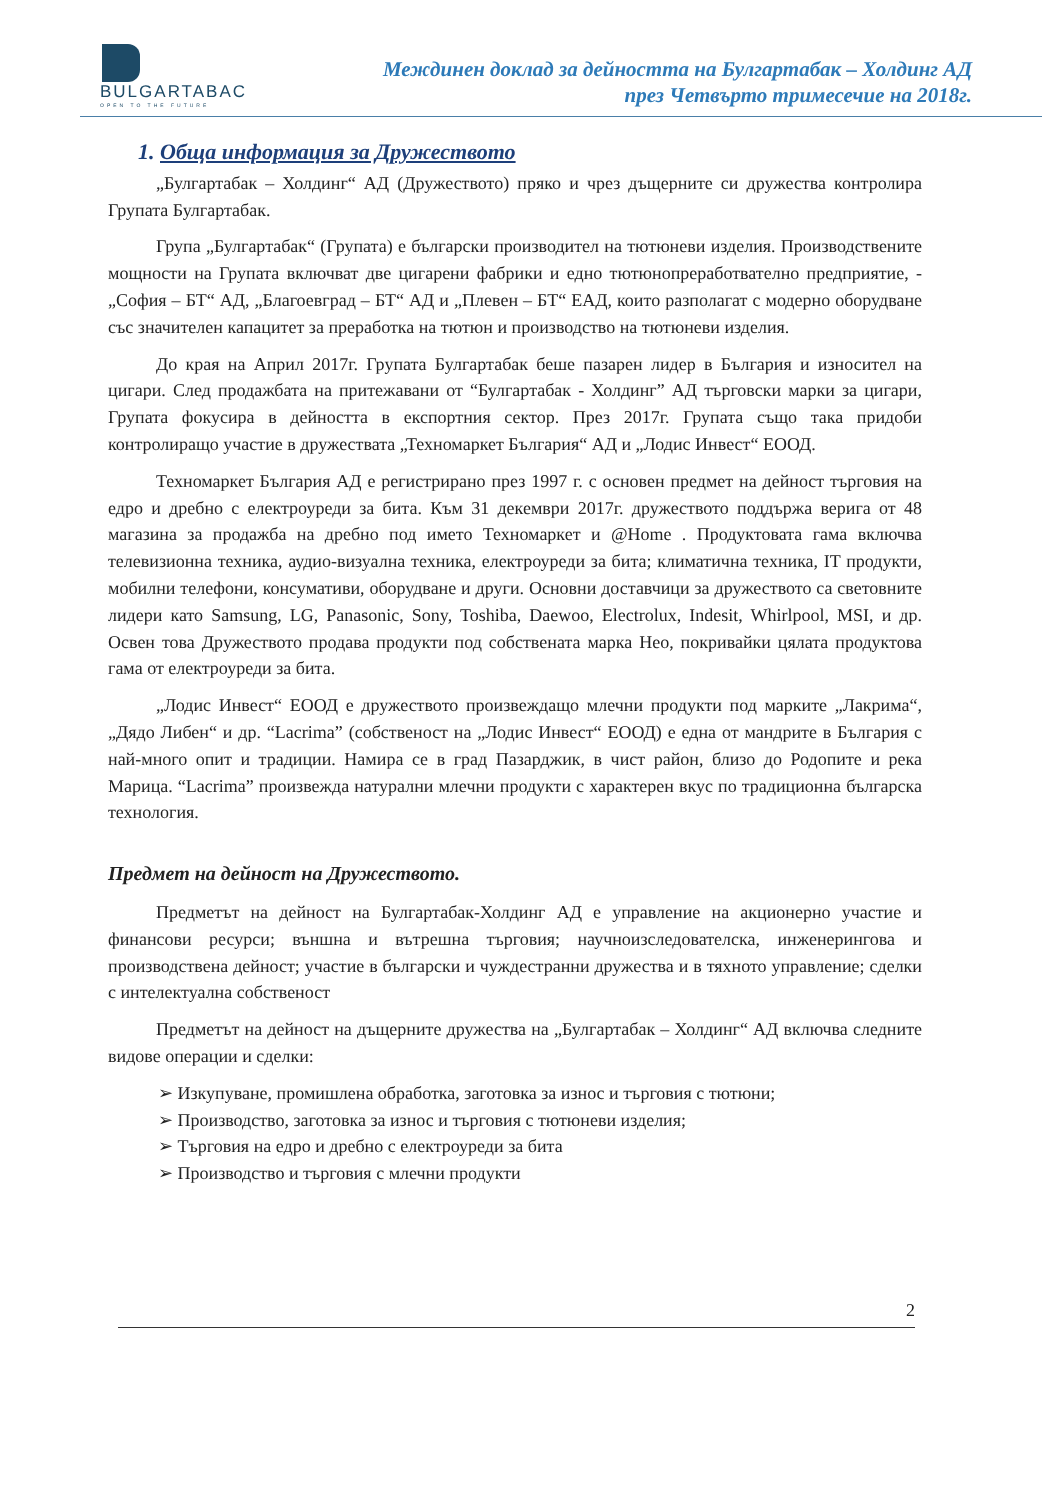BULGARTABAC
OPEN TO THE FUTURE
Междинен доклад за дейността на Булгартабак – Холдинг АД
през Четвърто тримесечие на 2018г.
1. Обща информация за Дружеството
„Булгартабак – Холдинг“ АД (Дружеството) пряко и чрез дъщерните си дружества контролира Групата Булгартабак.
Група „Булгартабак“ (Групата) е български производител на тютюневи изделия. Производствените мощности на Групата включват две цигарени фабрики и едно тютюнопреработвателно предприятие, - „София – БТ“ АД, „Благоевград – БТ“ АД и „Плевен – БТ“ ЕАД, които разполагат с модерно оборудване със значителен капацитет за преработка на тютюн и производство на тютюневи изделия.
До края на Април 2017г. Групата Булгартабак беше пазарен лидер в България и износител на цигари. След продажбата на притежавани от “Булгартабак - Холдинг” АД търговски марки за цигари, Групата фокусира в дейността в експортния сектор. През 2017г. Групата също така придоби контролиращо участие в дружествата „Техномаркет България“ АД и „Лодис Инвест“ ЕООД.
Техномаркет България АД е регистрирано през 1997 г. с основен предмет на дейност търговия на едро и дребно с електроуреди за бита. Към 31 декември 2017г. дружеството поддържа верига от 48 магазина за продажба на дребно под името Техномаркет и @Home . Продуктовата гама включва телевизионна техника, аудио-визуална техника, електроуреди за бита; климатична техника, IT продукти, мобилни телефони, консумативи, оборудване и други. Основни доставчици за дружеството са световните лидери като Samsung, LG, Panasonic, Sony, Toshiba, Daewoo, Electrolux, Indesit, Whirlpool, MSI, и др. Освен това Дружеството продава продукти под собствената марка Нео, покривайки цялата продуктова гама от електроуреди за бита.
„Лодис Инвест“ ЕООД е дружеството произвеждащо млечни продукти под марките „Лакрима“, „Дядо Либен“ и др. “Lacrima” (собственост на „Лодис Инвест“ ЕООД) е една от мандрите в България с най-много опит и традиции. Намира се в град Пазарджик, в чист район, близо до Родопите и река Марица. “Lacrima” произвежда натурални млечни продукти с характерен вкус по традиционна българска технология.
Предмет на дейност на Дружеството.
Предметът на дейност на Булгартабак-Холдинг АД е управление на акционерно участие и финансови ресурси; външна и вътрешна търговия; научноизследователска, инженерингова и производствена дейност; участие в български и чуждестранни дружества и в тяхното управление; сделки с интелектуална собственост
Предметът на дейност на дъщерните дружества на „Булгартабак – Холдинг“ АД включва следните видове операции и сделки:
➢ Изкупуване, промишлена обработка, заготовка за износ и търговия с тютюни;
➢ Производство, заготовка за износ и търговия с тютюневи изделия;
➢ Търговия на едро и дребно с електроуреди за бита
➢ Производство и търговия с млечни продукти
2